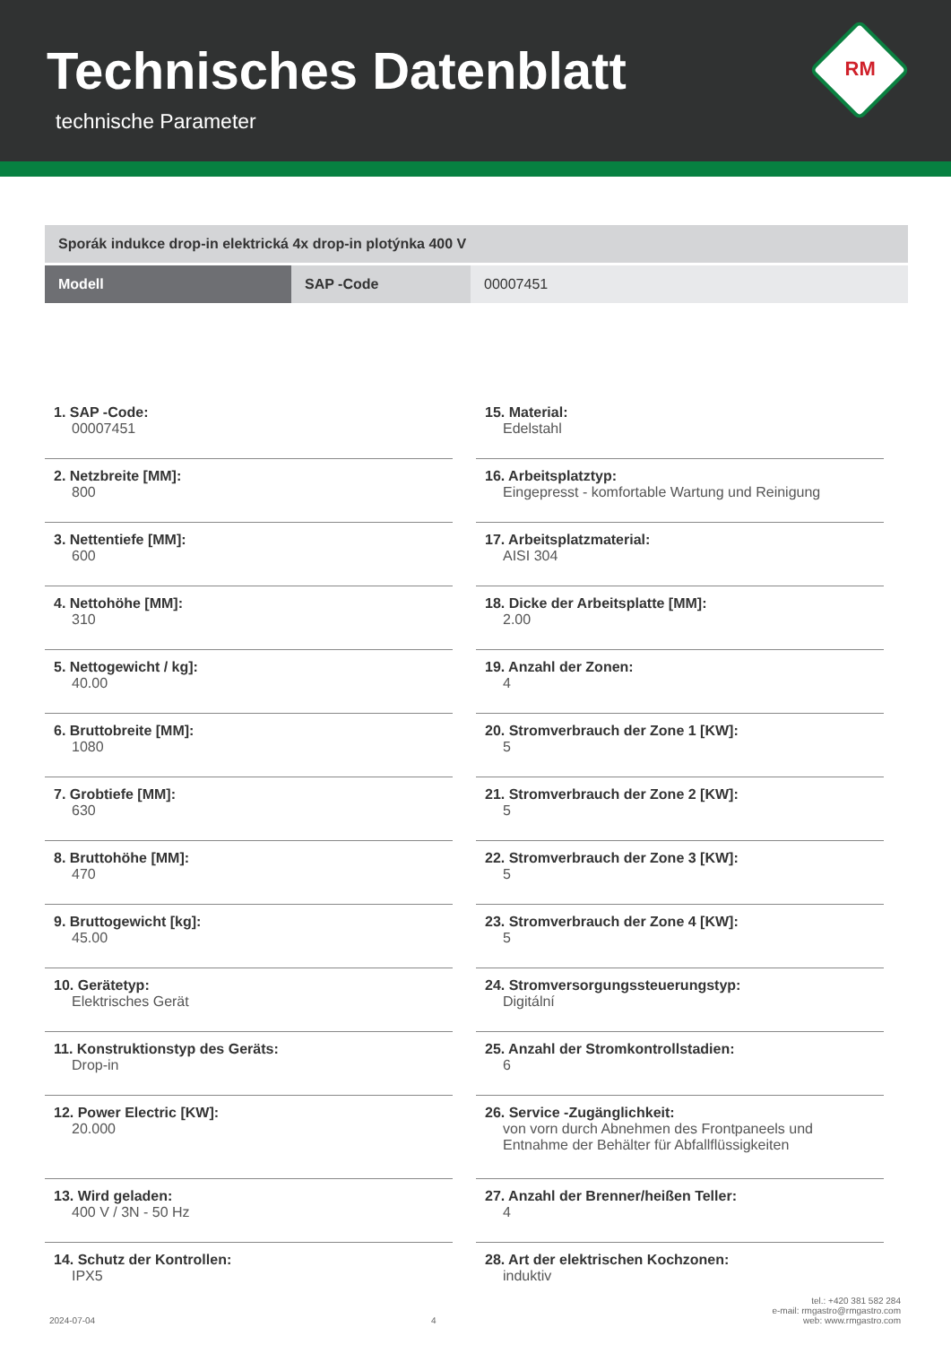Technisches Datenblatt
technische Parameter
RM
| Sporák indukce drop-in elektrická 4x drop-in plotýnka 400 V | | |
| Modell | SAP -Code | 00007451 |
1. SAP -Code:
00007451
2. Netzbreite [MM]:
800
3. Nettentiefe [MM]:
600
4. Nettohöhe [MM]:
310
5. Nettogewicht / kg]:
40.00
6. Bruttobreite [MM]:
1080
7. Grobtiefe [MM]:
630
8. Bruttohöhe [MM]:
470
9. Bruttogewicht [kg]:
45.00
10. Gerätetyp:
Elektrisches Gerät
11. Konstruktionstyp des Geräts:
Drop-in
12. Power Electric [KW]:
20.000
13. Wird geladen:
400 V / 3N - 50 Hz
14. Schutz der Kontrollen:
IPX5
15. Material:
Edelstahl
16. Arbeitsplatztyp:
Eingepresst - komfortable Wartung und Reinigung
17. Arbeitsplatzmaterial:
AISI 304
18. Dicke der Arbeitsplatte [MM]:
2.00
19. Anzahl der Zonen:
4
20. Stromverbrauch der Zone 1 [KW]:
5
21. Stromverbrauch der Zone 2 [KW]:
5
22. Stromverbrauch der Zone 3 [KW]:
5
23. Stromverbrauch der Zone 4 [KW]:
5
24. Stromversorgungssteuerungstyp:
Digitální
25. Anzahl der Stromkontrollstadien:
6
26. Service -Zugänglichkeit:
von vorn durch Abnehmen des Frontpaneels und Entnahme der Behälter für Abfallflüssigkeiten
27. Anzahl der Brenner/heißen Teller:
4
28. Art der elektrischen Kochzonen:
induktiv
2024-07-04
4
tel.: +420 381 582 284
e-mail: rmgastro@rmgastro.com
web: www.rmgastro.com